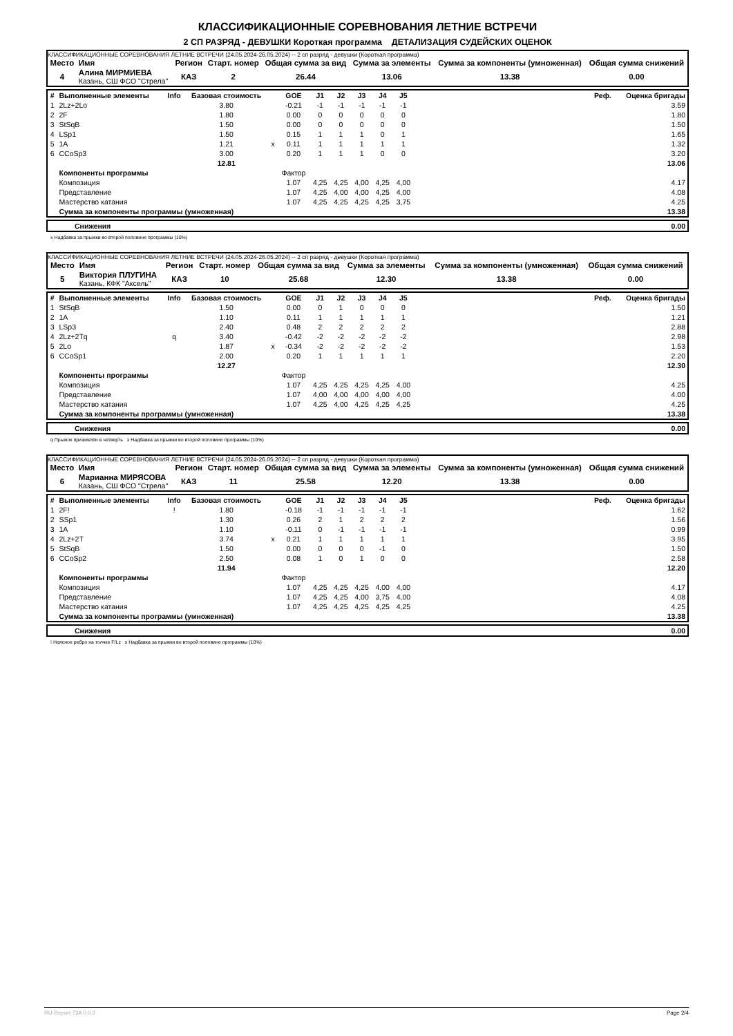КЛАССИФИКАЦИОННЫЕ СОРЕВНОВАНИЯ ЛЕТНИЕ ВСТРЕЧИ
2 СП РАЗРЯД - ДЕВУШКИ Короткая программа ДЕТАЛИЗАЦИЯ СУДЕЙСКИХ ОЦЕНОК
КЛАССИФИКАЦИОННЫЕ СОРЕВНОВАНИЯ ЛЕТНИЕ ВСТРЕЧИ (24.05.2024-26.05.2024) -- 2 сп разряд - девушки (Короткая программа)
| Место | Имя | Регион | Старт. номер | Общая сумма за вид | Сумма за элементы | Сумма за компоненты (умноженная) | Общая сумма снижений |
| --- | --- | --- | --- | --- | --- | --- | --- |
| 4 | Алина МИРМИЕВА Казань, СШ ФСО "Стрела" | КАЗ | 2 | 26.44 | 13.06 | 13.38 | 0.00 |
| # | Выполненные элементы | Info | Базовая стоимость | | GOE | J1 | J2 | J3 | J4 | J5 | | Реф. | Оценка бригады |
| 1 | 2Lz+2Lo | | 3.80 | | -0.21 | -1 | -1 | -1 | -1 | -1 | | | 3.59 |
| 2 | 2F | | 1.80 | | 0.00 | 0 | 0 | 0 | 0 | 0 | | | 1.80 |
| 3 | StSqB | | 1.50 | | 0.00 | 0 | 0 | 0 | 0 | 0 | | | 1.50 |
| 4 | LSp1 | | 1.50 | | 0.15 | 1 | 1 | 1 | 0 | 1 | | | 1.65 |
| 5 | 1A | | 1.21 | x | 0.11 | 1 | 1 | 1 | 1 | 1 | | | 1.32 |
| 6 | CCoSp3 | | 3.00 | | 0.20 | 1 | 1 | 1 | 0 | 0 | | | 3.20 |
| | | | 12.81 | | | | | | | | | | 13.06 |
| | Компоненты программы | | | | Фактор | | | | | | | | |
| | Композиция | | | | 1.07 | 4,25 | 4,25 | 4,00 | 4,25 | 4,00 | | | 4.17 |
| | Представление | | | | 1.07 | 4,25 | 4,00 | 4,00 | 4,25 | 4,00 | | | 4.08 |
| | Мастерство катания | | | | 1.07 | 4,25 | 4,25 | 4,25 | 4,25 | 3,75 | | | 4.25 |
| | Сумма за компоненты программы (умноженная) | | | | | | | | | | | | 13.38 |
| | Снижения | 0.00 |
x Надбавка за прыжки во второй половине программы (10%)
КЛАССИФИКАЦИОННЫЕ СОРЕВНОВАНИЯ ЛЕТНИЕ ВСТРЕЧИ (24.05.2024-26.05.2024) -- 2 сп разряд - девушки (Короткая программа)
| Место | Имя | Регион | Старт. номер | Общая сумма за вид | Сумма за элементы | Сумма за компоненты (умноженная) | Общая сумма снижений |
| --- | --- | --- | --- | --- | --- | --- | --- |
| 5 | Виктория ПЛУГИНА Казань, КФК "Аксель" | КАЗ | 10 | 25.68 | 12.30 | 13.38 | 0.00 |
| # | Выполненные элементы | Info | Базовая стоимость | | GOE | J1 | J2 | J3 | J4 | J5 | | Реф. | Оценка бригады |
| 1 | StSqB | | 1.50 | | 0.00 | 0 | 1 | 0 | 0 | 0 | | | 1.50 |
| 2 | 1A | | 1.10 | | 0.11 | 1 | 1 | 1 | 1 | 1 | | | 1.21 |
| 3 | LSp3 | | 2.40 | | 0.48 | 2 | 2 | 2 | 2 | 2 | | | 2.88 |
| 4 | 2Lz+2Tq | q | 3.40 | | -0.42 | -2 | -2 | -2 | -2 | -2 | | | 2.98 |
| 5 | 2Lo | | 1.87 | x | -0.34 | -2 | -2 | -2 | -2 | -2 | | | 1.53 |
| 6 | CCoSp1 | | 2.00 | | 0.20 | 1 | 1 | 1 | 1 | 1 | | | 2.20 |
| | | | 12.27 | | | | | | | | | | 12.30 |
| | Компоненты программы | | | | Фактор | | | | | | | | |
| | Композиция | | | | 1.07 | 4,25 | 4,25 | 4,25 | 4,25 | 4,00 | | | 4.25 |
| | Представление | | | | 1.07 | 4,00 | 4,00 | 4,00 | 4,00 | 4,00 | | | 4.00 |
| | Мастерство катания | | | | 1.07 | 4,25 | 4,00 | 4,25 | 4,25 | 4,25 | | | 4.25 |
| | Сумма за компоненты программы (умноженная) | | | | | | | | | | | | 13.38 |
| | Снижения | 0.00 |
q Прыжок приземлён в четверть x Надбавка за прыжки во второй половине программы (10%)
КЛАССИФИКАЦИОННЫЕ СОРЕВНОВАНИЯ ЛЕТНИЕ ВСТРЕЧИ (24.05.2024-26.05.2024) -- 2 сп разряд - девушки (Короткая программа)
| Место | Имя | Регион | Старт. номер | Общая сумма за вид | Сумма за элементы | Сумма за компоненты (умноженная) | Общая сумма снижений |
| --- | --- | --- | --- | --- | --- | --- | --- |
| 6 | Марианна МИРЯСОВА Казань, СШ ФСО "Стрела" | КАЗ | 11 | 25.58 | 12.20 | 13.38 | 0.00 |
| # | Выполненные элементы | Info | Базовая стоимость | | GOE | J1 | J2 | J3 | J4 | J5 | | Реф. | Оценка бригады |
| 1 | 2F! | ! | 1.80 | | -0.18 | -1 | -1 | -1 | -1 | -1 | | | 1.62 |
| 2 | SSp1 | | 1.30 | | 0.26 | 2 | 1 | 2 | 2 | 2 | | | 1.56 |
| 3 | 1A | | 1.10 | | -0.11 | 0 | -1 | -1 | -1 | -1 | | | 0.99 |
| 4 | 2Lz+2T | | 3.74 | x | 0.21 | 1 | 1 | 1 | 1 | 1 | | | 3.95 |
| 5 | StSqB | | 1.50 | | 0.00 | 0 | 0 | 0 | -1 | 0 | | | 1.50 |
| 6 | CCoSp2 | | 2.50 | | 0.08 | 1 | 0 | 1 | 0 | 0 | | | 2.58 |
| | | | 11.94 | | | | | | | | | | 12.20 |
| | Компоненты программы | | | | Фактор | | | | | | | | |
| | Композиция | | | | 1.07 | 4,25 | 4,25 | 4,25 | 4,00 | 4,00 | | | 4.17 |
| | Представление | | | | 1.07 | 4,25 | 4,25 | 4,00 | 3,75 | 4,00 | | | 4.08 |
| | Мастерство катания | | | | 1.07 | 4,25 | 4,25 | 4,25 | 4,25 | 4,25 | | | 4.25 |
| | Сумма за компоненты программы (умноженная) | | | | | | | | | | | | 13.38 |
| | Снижения | 0.00 |
! Неясное ребро на толчке F/Lz x Надбавка за прыжки во второй половине программы (10%)
RU-Report 73A 0.0.2 Page 2/4